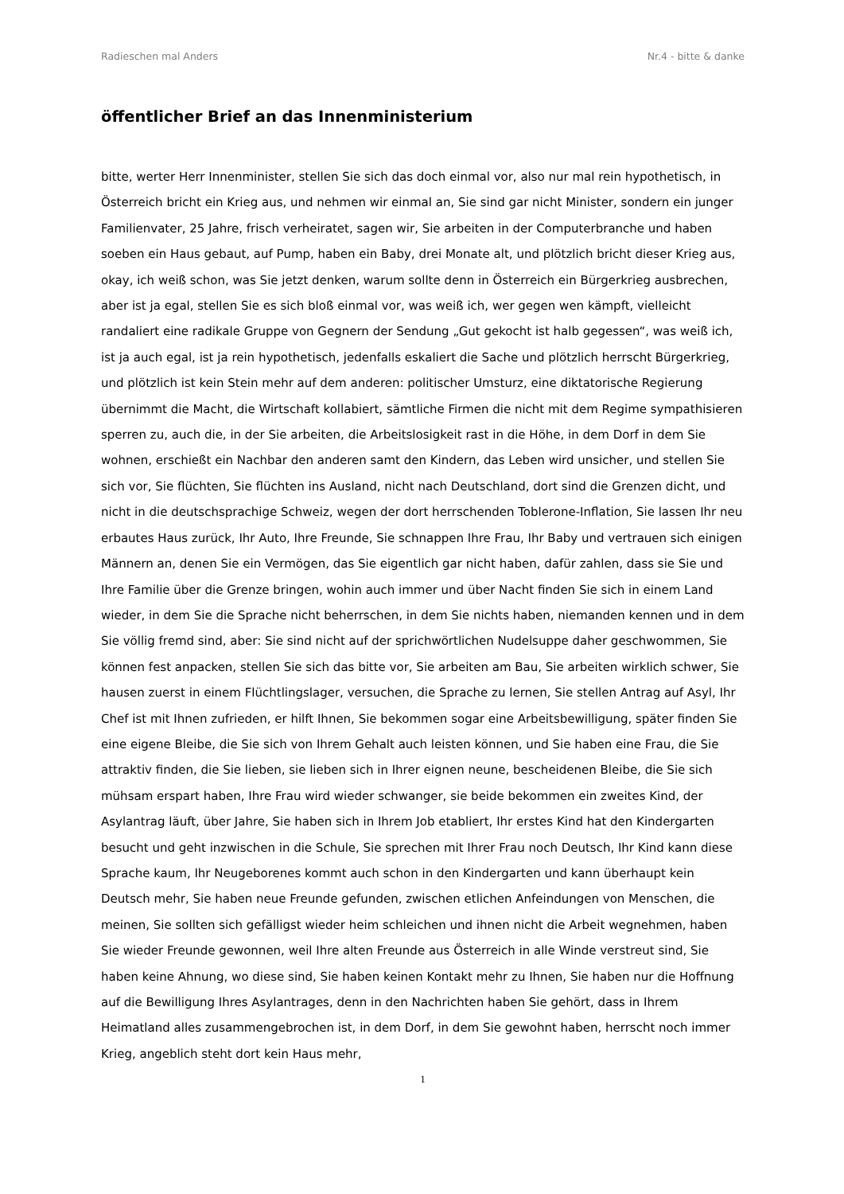Radieschen mal Anders Nr.4 - bitte & danke
öffentlicher Brief an das Innenministerium
bitte, werter Herr Innenminister, stellen Sie sich das doch einmal vor, also nur mal rein hypothetisch, in Österreich bricht ein Krieg aus, und nehmen wir einmal an, Sie sind gar nicht Minister, sondern ein junger Familienvater, 25 Jahre, frisch verheiratet, sagen wir, Sie arbeiten in der Computerbranche und haben soeben ein Haus gebaut, auf Pump, haben ein Baby, drei Monate alt, und plötzlich bricht dieser Krieg aus, okay, ich weiß schon, was Sie jetzt denken, warum sollte denn in Österreich ein Bürgerkrieg ausbrechen, aber ist ja egal, stellen Sie es sich bloß einmal vor, was weiß ich, wer gegen wen kämpft, vielleicht randaliert eine radikale Gruppe von Gegnern der Sendung „Gut gekocht ist halb gegessen“, was weiß ich, ist ja auch egal, ist ja rein hypothetisch, jedenfalls eskaliert die Sache und plötzlich herrscht Bürgerkrieg, und plötzlich ist kein Stein mehr auf dem anderen: politischer Umsturz, eine diktatorische Regierung übernimmt die Macht, die Wirtschaft kollabiert, sämtliche Firmen die nicht mit dem Regime sympathisieren sperren zu, auch die, in der Sie arbeiten, die Arbeitslosigkeit rast in die Höhe, in dem Dorf in dem Sie wohnen, erschießt ein Nachbar den anderen samt den Kindern, das Leben wird unsicher, und stellen Sie sich vor, Sie flüchten, Sie flüchten ins Ausland, nicht nach Deutschland, dort sind die Grenzen dicht, und nicht in die deutschsprachige Schweiz, wegen der dort herrschenden Toblerone-Inflation, Sie lassen Ihr neu erbautes Haus zurück, Ihr Auto, Ihre Freunde, Sie schnappen Ihre Frau, Ihr Baby und vertrauen sich einigen Männern an, denen Sie ein Vermögen, das Sie eigentlich gar nicht haben, dafür zahlen, dass sie Sie und Ihre Familie über die Grenze bringen, wohin auch immer und über Nacht finden Sie sich in einem Land wieder, in dem Sie die Sprache nicht beherrschen, in dem Sie nichts haben, niemanden kennen und in dem Sie völlig fremd sind, aber: Sie sind nicht auf der sprichwörtlichen Nudelsuppe daher geschwommen, Sie können fest anpacken, stellen Sie sich das bitte vor, Sie arbeiten am Bau, Sie arbeiten wirklich schwer, Sie hausen zuerst in einem Flüchtlingslager, versuchen, die Sprache zu lernen, Sie stellen Antrag auf Asyl, Ihr Chef ist mit Ihnen zufrieden, er hilft Ihnen, Sie bekommen sogar eine Arbeitsbewilligung, später finden Sie eine eigene Bleibe, die Sie sich von Ihrem Gehalt auch leisten können, und Sie haben eine Frau, die Sie attraktiv finden, die Sie lieben, sie lieben sich in Ihrer eignen neune, bescheidenen Bleibe, die Sie sich mühsam erspart haben, Ihre Frau wird wieder schwanger, sie beide bekommen ein zweites Kind, der Asylantrag läuft, über Jahre, Sie haben sich in Ihrem Job etabliert, Ihr erstes Kind hat den Kindergarten besucht und geht inzwischen in die Schule, Sie sprechen mit Ihrer Frau noch Deutsch, Ihr Kind kann diese Sprache kaum, Ihr Neugeborenes kommt auch schon in den Kindergarten und kann überhaupt kein Deutsch mehr, Sie haben neue Freunde gefunden, zwischen etlichen Anfeindungen von Menschen, die meinen, Sie sollten sich gefälligst wieder heim schleichen und ihnen nicht die Arbeit wegnehmen, haben Sie wieder Freunde gewonnen, weil Ihre alten Freunde aus Österreich in alle Winde verstreut sind, Sie haben keine Ahnung, wo diese sind, Sie haben keinen Kontakt mehr zu Ihnen, Sie haben nur die Hoffnung auf die Bewilligung Ihres Asylantrages, denn in den Nachrichten haben Sie gehört, dass in Ihrem Heimatland alles zusammengebrochen ist, in dem Dorf, in dem Sie gewohnt haben, herrscht noch immer Krieg, angeblich steht dort kein Haus mehr,
1